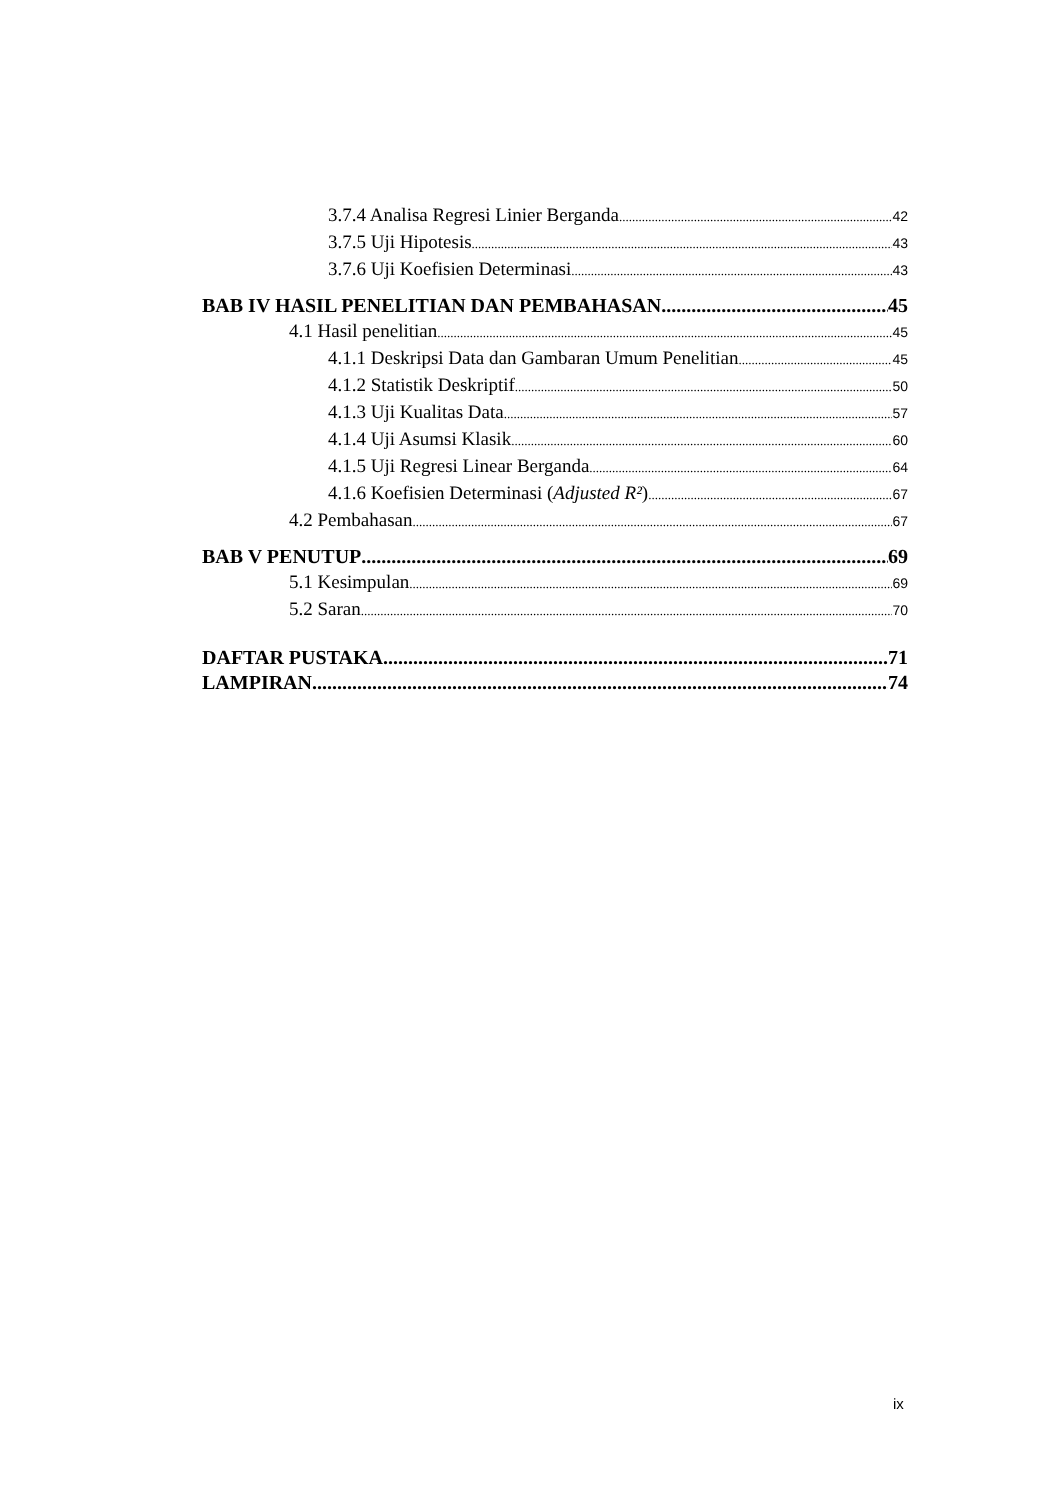3.7.4 Analisa Regresi Linier Berganda 42
3.7.5 Uji Hipotesis 43
3.7.6 Uji Koefisien Determinasi 43
BAB IV HASIL PENELITIAN DAN PEMBAHASAN 45
4.1 Hasil penelitian 45
4.1.1 Deskripsi Data dan Gambaran Umum Penelitian 45
4.1.2 Statistik Deskriptif 50
4.1.3 Uji Kualitas Data 57
4.1.4 Uji Asumsi Klasik 60
4.1.5 Uji Regresi Linear Berganda 64
4.1.6 Koefisien Determinasi (Adjusted R²) 67
4.2 Pembahasan 67
BAB V PENUTUP 69
5.1 Kesimpulan 69
5.2 Saran 70
DAFTAR PUSTAKA 71
LAMPIRAN 74
ix